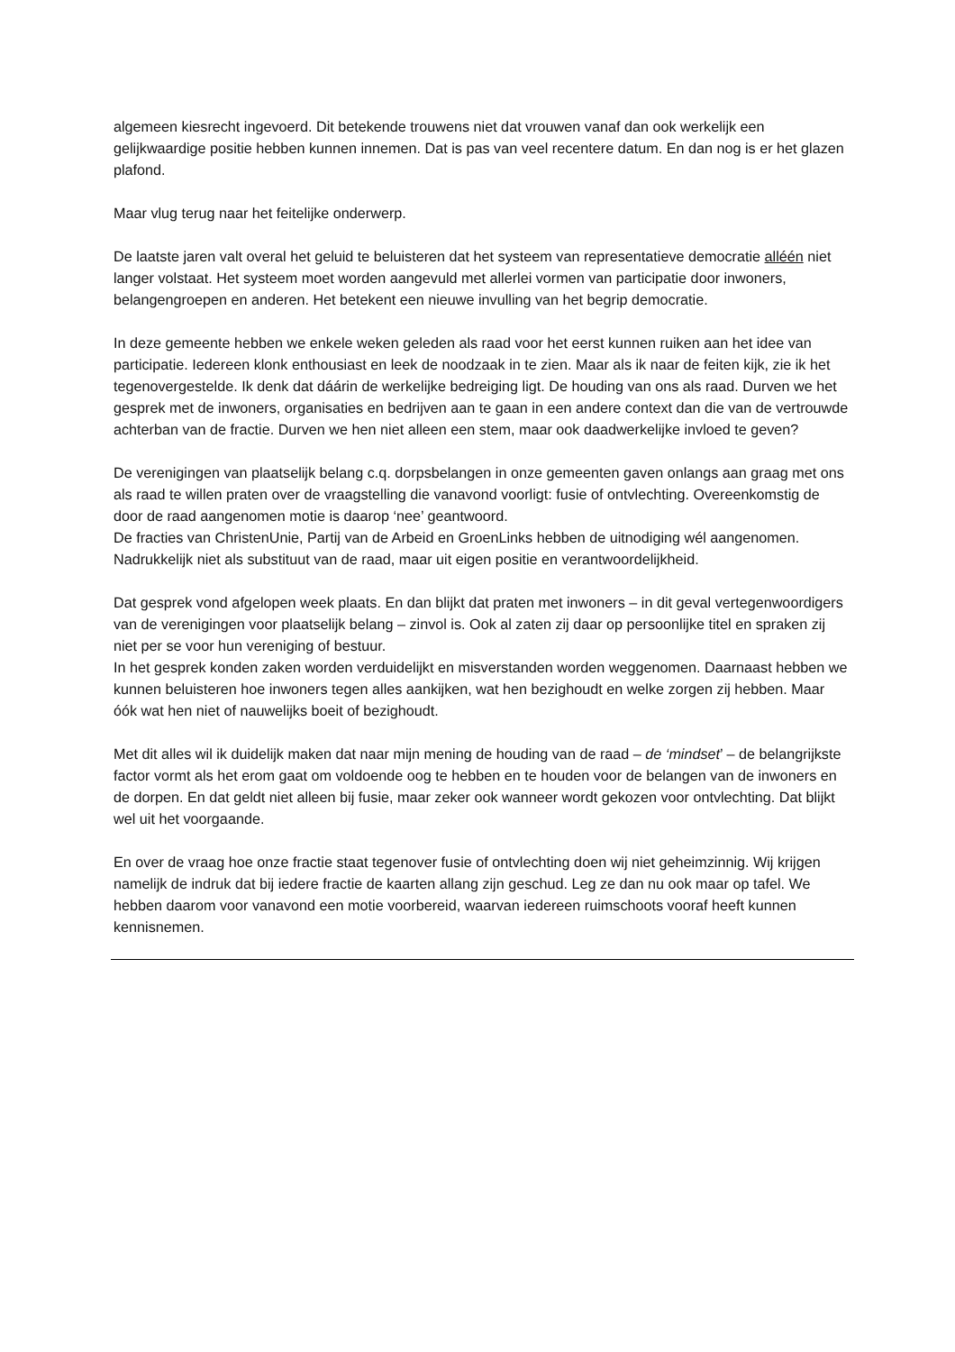algemeen kiesrecht ingevoerd. Dit betekende trouwens niet dat vrouwen vanaf dan ook werkelijk een gelijkwaardige positie hebben kunnen innemen. Dat is pas van veel recentere datum. En dan nog is er het glazen plafond.
Maar vlug terug naar het feitelijke onderwerp.
De laatste jaren valt overal het geluid te beluisteren dat het systeem van representatieve democratie alléén niet langer volstaat. Het systeem moet worden aangevuld met allerlei vormen van participatie door inwoners, belangengroepen en anderen. Het betekent een nieuwe invulling van het begrip democratie.
In deze gemeente hebben we enkele weken geleden als raad voor het eerst kunnen ruiken aan het idee van participatie. Iedereen klonk enthousiast en leek de noodzaak in te zien. Maar als ik naar de feiten kijk, zie ik het tegenovergestelde. Ik denk dat dáárin de werkelijke bedreiging ligt. De houding van ons als raad. Durven we het gesprek met de inwoners, organisaties en bedrijven aan te gaan in een andere context dan die van de vertrouwde achterban van de fractie. Durven we hen niet alleen een stem, maar ook daadwerkelijke invloed te geven?
De verenigingen van plaatselijk belang c.q. dorpsbelangen in onze gemeenten gaven onlangs aan graag met ons als raad te willen praten over de vraagstelling die vanavond voorligt: fusie of ontvlechting. Overeenkomstig de door de raad aangenomen motie is daarop ‘nee’ geantwoord.
De fracties van ChristenUnie, Partij van de Arbeid en GroenLinks hebben de uitnodiging wél aangenomen. Nadrukkelijk niet als substituut van de raad, maar uit eigen positie en verantwoordelijkheid.
Dat gesprek vond afgelopen week plaats. En dan blijkt dat praten met inwoners – in dit geval vertegenwoordigers van de verenigingen voor plaatselijk belang – zinvol is. Ook al zaten zij daar op persoonlijke titel en spraken zij niet per se voor hun vereniging of bestuur.
In het gesprek konden zaken worden verduidelijkt en misverstanden worden weggenomen. Daarnaast hebben we kunnen beluisteren hoe inwoners tegen alles aankijken, wat hen bezighoudt en welke zorgen zij hebben. Maar óók wat hen niet of nauwelijks boeit of bezighoudt.
Met dit alles wil ik duidelijk maken dat naar mijn mening de houding van de raad – de ‘mindset’ – de belangrijkste factor vormt als het erom gaat om voldoende oog te hebben en te houden voor de belangen van de inwoners en de dorpen. En dat geldt niet alleen bij fusie, maar zeker ook wanneer wordt gekozen voor ontvlechting. Dat blijkt wel uit het voorgaande.
En over de vraag hoe onze fractie staat tegenover fusie of ontvlechting doen wij niet geheimzinnig. Wij krijgen namelijk de indruk dat bij iedere fractie de kaarten allang zijn geschud. Leg ze dan nu ook maar op tafel. We hebben daarom voor vanavond een motie voorbereid, waarvan iedereen ruimschoots vooraf heeft kunnen kennisnemen.